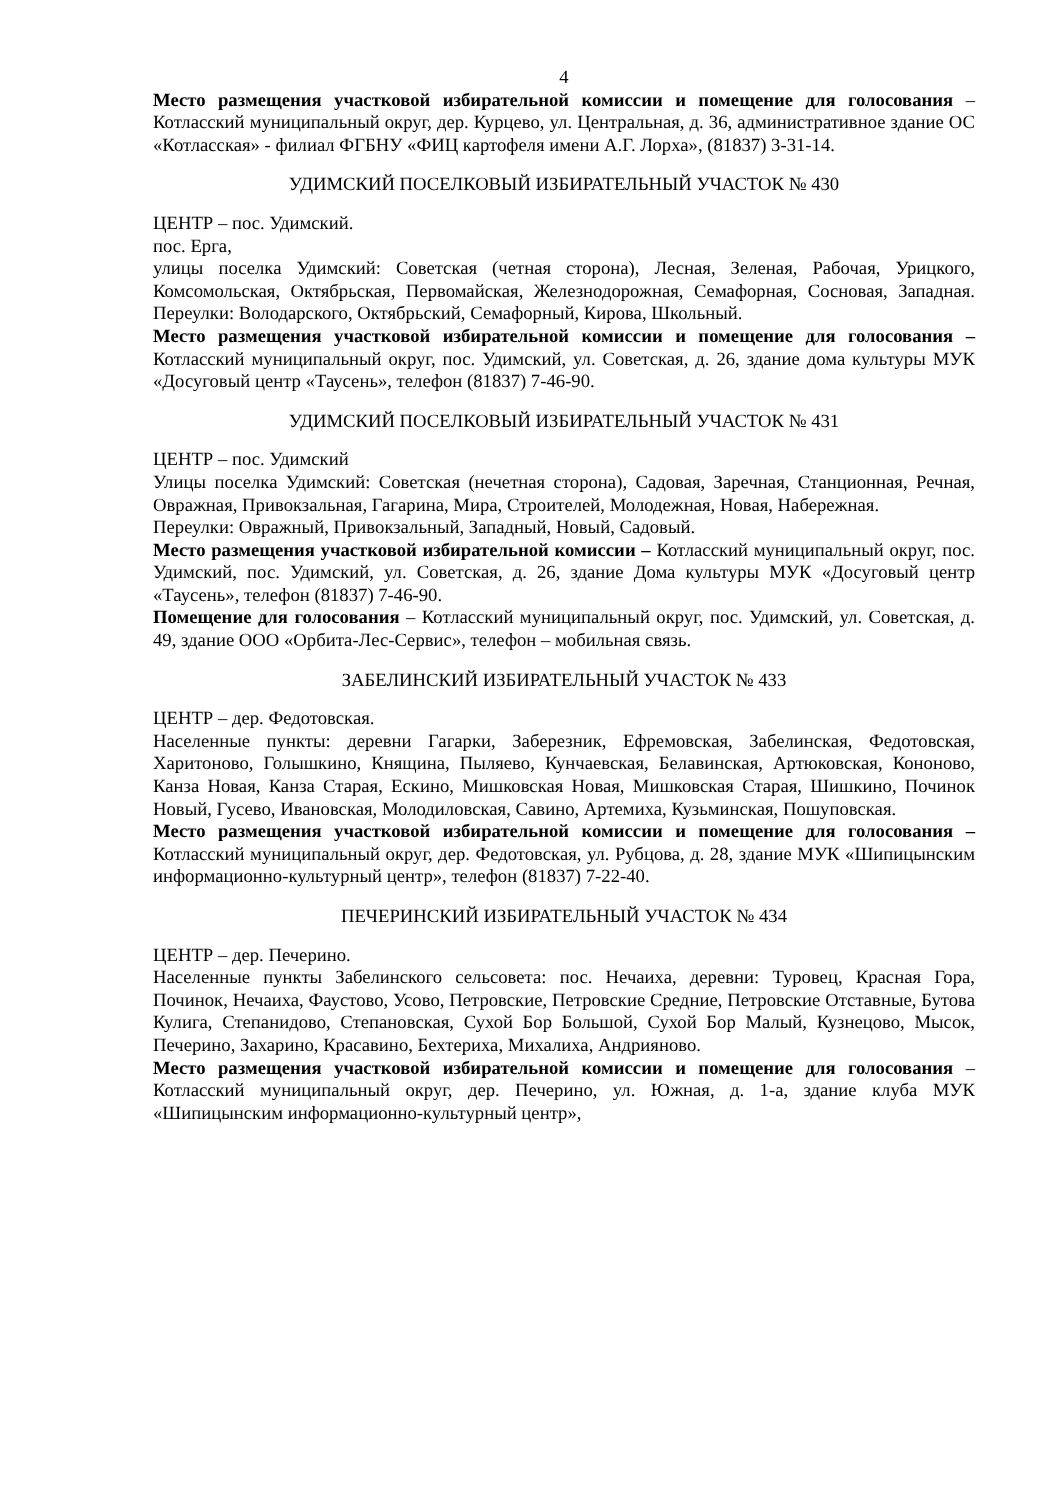4
Место размещения участковой избирательной комиссии и помещение для голосования – Котласский муниципальный округ, дер. Курцево, ул. Центральная, д. 36, административное здание ОС «Котласская» - филиал ФГБНУ «ФИЦ картофеля имени А.Г. Лорха», (81837) 3-31-14.
УДИМСКИЙ ПОСЕЛКОВЫЙ ИЗБИРАТЕЛЬНЫЙ УЧАСТОК № 430
ЦЕНТР – пос. Удимский.
пос. Ерга,
улицы поселка Удимский: Советская (четная сторона), Лесная, Зеленая, Рабочая, Урицкого, Комсомольская, Октябрьская, Первомайская, Железнодорожная, Семафорная, Сосновая, Западная. Переулки: Володарского, Октябрьский, Семафорный, Кирова, Школьный.
Место размещения участковой избирательной комиссии и помещение для голосования – Котласский муниципальный округ, пос. Удимский, ул. Советская, д. 26, здание дома культуры МУК «Досуговый центр «Таусень», телефон (81837) 7-46-90.
УДИМСКИЙ ПОСЕЛКОВЫЙ ИЗБИРАТЕЛЬНЫЙ УЧАСТОК № 431
ЦЕНТР – пос. Удимский
Улицы поселка Удимский: Советская (нечетная сторона), Садовая, Заречная, Станционная, Речная, Овражная, Привокзальная, Гагарина, Мира, Строителей, Молодежная, Новая, Набережная.
Переулки: Овражный, Привокзальный, Западный, Новый, Садовый.
Место размещения участковой избирательной комиссии – Котласский муниципальный округ, пос. Удимский, пос. Удимский, ул. Советская, д. 26, здание Дома культуры МУК «Досуговый центр «Таусень», телефон (81837) 7-46-90.
Помещение для голосования – Котласский муниципальный округ, пос. Удимский, ул. Советская, д. 49, здание ООО «Орбита-Лес-Сервис», телефон – мобильная связь.
ЗАБЕЛИНСКИЙ ИЗБИРАТЕЛЬНЫЙ УЧАСТОК № 433
ЦЕНТР – дер. Федотовская.
Населенные пункты: деревни Гагарки, Заберезник, Ефремовская, Забелинская, Федотовская, Харитоново, Голышкино, Княщина, Пыляево, Кунчаевская, Белавинская, Артюковская, Кононово, Канза Новая, Канза Старая, Ескино, Мишковская Новая, Мишковская Старая, Шишкино, Починок Новый, Гусево, Ивановская, Молодиловская, Савино, Артемиха, Кузьминская, Пошуповская.
Место размещения участковой избирательной комиссии и помещение для голосования – Котласский муниципальный округ, дер. Федотовская, ул. Рубцова, д. 28, здание МУК «Шипицынским информационно-культурный центр», телефон (81837) 7-22-40.
ПЕЧЕРИНСКИЙ ИЗБИРАТЕЛЬНЫЙ УЧАСТОК № 434
ЦЕНТР – дер. Печерино.
Населенные пункты Забелинского сельсовета: пос. Нечаиха, деревни: Туровец, Красная Гора, Починок, Нечаиха, Фаустово, Усово, Петровские, Петровские Средние, Петровские Отставные, Бутова Кулига, Степанидово, Степановская, Сухой Бор Большой, Сухой Бор Малый, Кузнецово, Мысок, Печерино, Захарино, Красавино, Бехтериха, Михалиха, Андрияново.
Место размещения участковой избирательной комиссии и помещение для голосования – Котласский муниципальный округ, дер. Печерино, ул. Южная, д. 1-а, здание клуба МУК «Шипицынским информационно-культурный центр»,